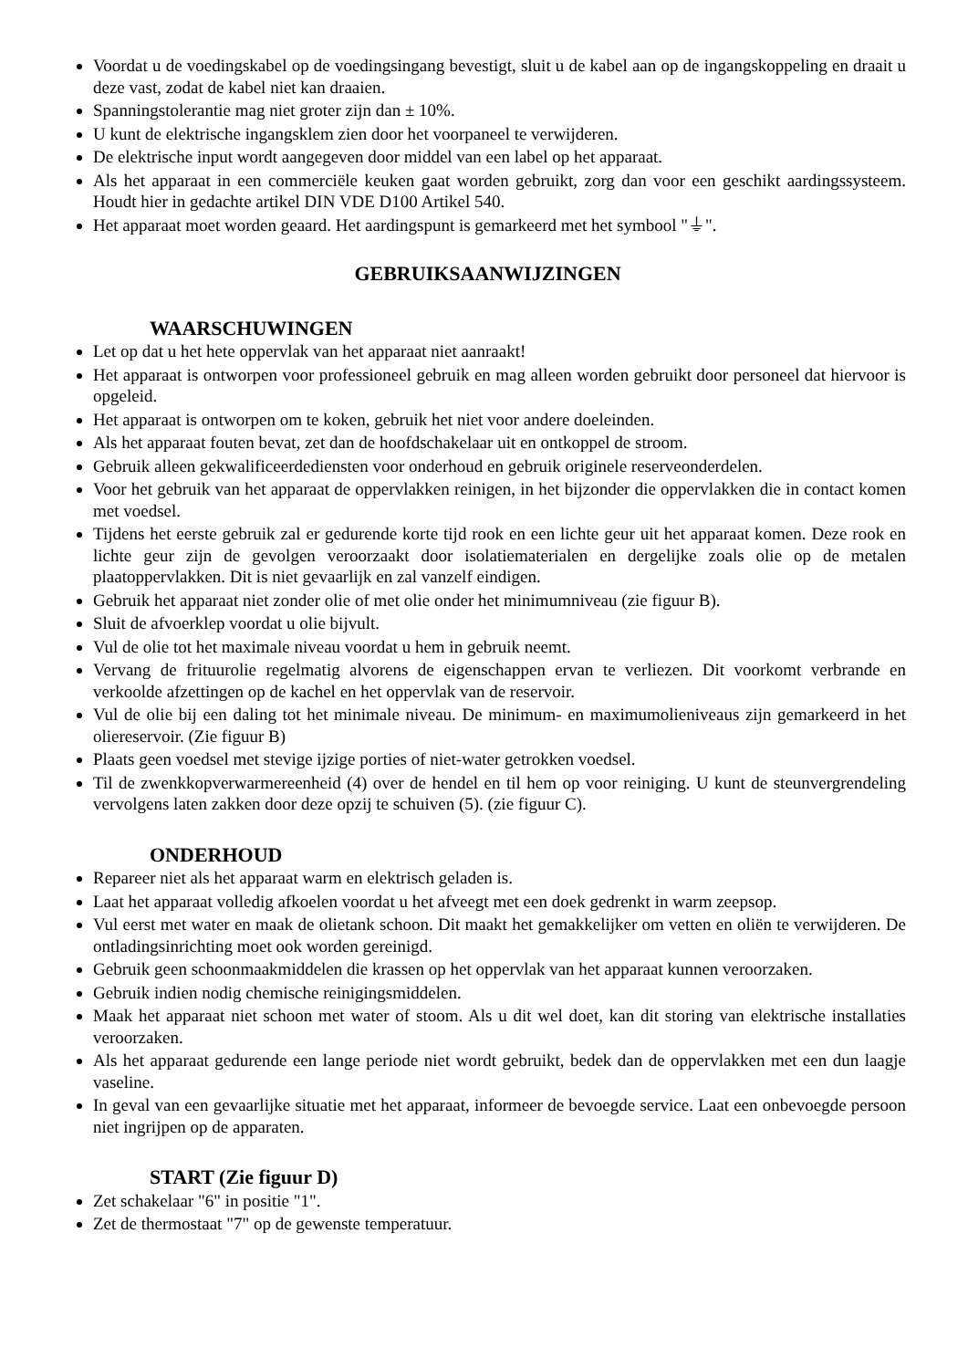Voordat u de voedingskabel op de voedingsingang bevestigt, sluit u de kabel aan op de ingangskoppeling en draait u deze vast, zodat de kabel niet kan draaien.
Spanningstolerantie mag niet groter zijn dan ± 10%.
U kunt de elektrische ingangsklem zien door het voorpaneel te verwijderen.
De elektrische input wordt aangegeven door middel van een label op het apparaat.
Als het apparaat in een commerciële keuken gaat worden gebruikt, zorg dan voor een geschikt aardingssysteem. Houdt hier in gedachte artikel DIN VDE D100 Artikel 540.
Het apparaat moet worden geaard. Het aardingspunt is gemarkeerd met het symbool "⏚".
GEBRUIKSAANWIJZINGEN
WAARSCHUWINGEN
Let op dat u het hete oppervlak van het apparaat niet aanraakt!
Het apparaat is ontworpen voor professioneel gebruik en mag alleen worden gebruikt door personeel dat hiervoor is opgeleid.
Het apparaat is ontworpen om te koken, gebruik het niet voor andere doeleinden.
Als het apparaat fouten bevat, zet dan de hoofdschakelaar uit en ontkoppel de stroom.
Gebruik alleen gekwalificeerdediensten voor onderhoud en gebruik originele reserveonderdelen.
Voor het gebruik van het apparaat de oppervlakken reinigen, in het bijzonder die oppervlakken die in contact komen met voedsel.
Tijdens het eerste gebruik zal er gedurende korte tijd rook en een lichte geur uit het apparaat komen. Deze rook en lichte geur zijn de gevolgen veroorzaakt door isolatiematerialen en dergelijke zoals olie op de metalen plaatoppervlakken. Dit is niet gevaarlijk en zal vanzelf eindigen.
Gebruik het apparaat niet zonder olie of met olie onder het minimumniveau (zie figuur B).
Sluit de afvoerklep voordat u olie bijvult.
Vul de olie tot het maximale niveau voordat u hem in gebruik neemt.
Vervang de frituurolie regelmatig alvorens de eigenschappen ervan te verliezen. Dit voorkomt verbrande en verkoolde afzettingen op de kachel en het oppervlak van de reservoir.
Vul de olie bij een daling tot het minimale niveau. De minimum- en maximumolieniveaus zijn gemarkeerd in het oliereservoir. (Zie figuur B)
Plaats geen voedsel met stevige ijzige porties of niet-water getrokken voedsel.
Til de zwenkkopverwarmereenheid (4) over de hendel en til hem op voor reiniging. U kunt de steunvergrendeling vervolgens laten zakken door deze opzij te schuiven (5). (zie figuur C).
ONDERHOUD
Repareer niet als het apparaat warm en elektrisch geladen is.
Laat het apparaat volledig afkoelen voordat u het afveegt met een doek gedrenkt in warm zeepsop.
Vul eerst met water en maak de olietank schoon. Dit maakt het gemakkelijker om vetten en oliën te verwijderen. De ontladingsinrichting moet ook worden gereinigd.
Gebruik geen schoonmaakmiddelen die krassen op het oppervlak van het apparaat kunnen veroorzaken.
Gebruik indien nodig chemische reinigingsmiddelen.
Maak het apparaat niet schoon met water of stoom. Als u dit wel doet, kan dit storing van elektrische installaties veroorzaken.
Als het apparaat gedurende een lange periode niet wordt gebruikt, bedek dan de oppervlakken met een dun laagje vaseline.
In geval van een gevaarlijke situatie met het apparaat, informeer de bevoegde service. Laat een onbevoegde persoon niet ingrijpen op de apparaten.
START (Zie figuur D)
Zet schakelaar "6" in positie "1".
Zet de thermostaat "7" op de gewenste temperatuur.